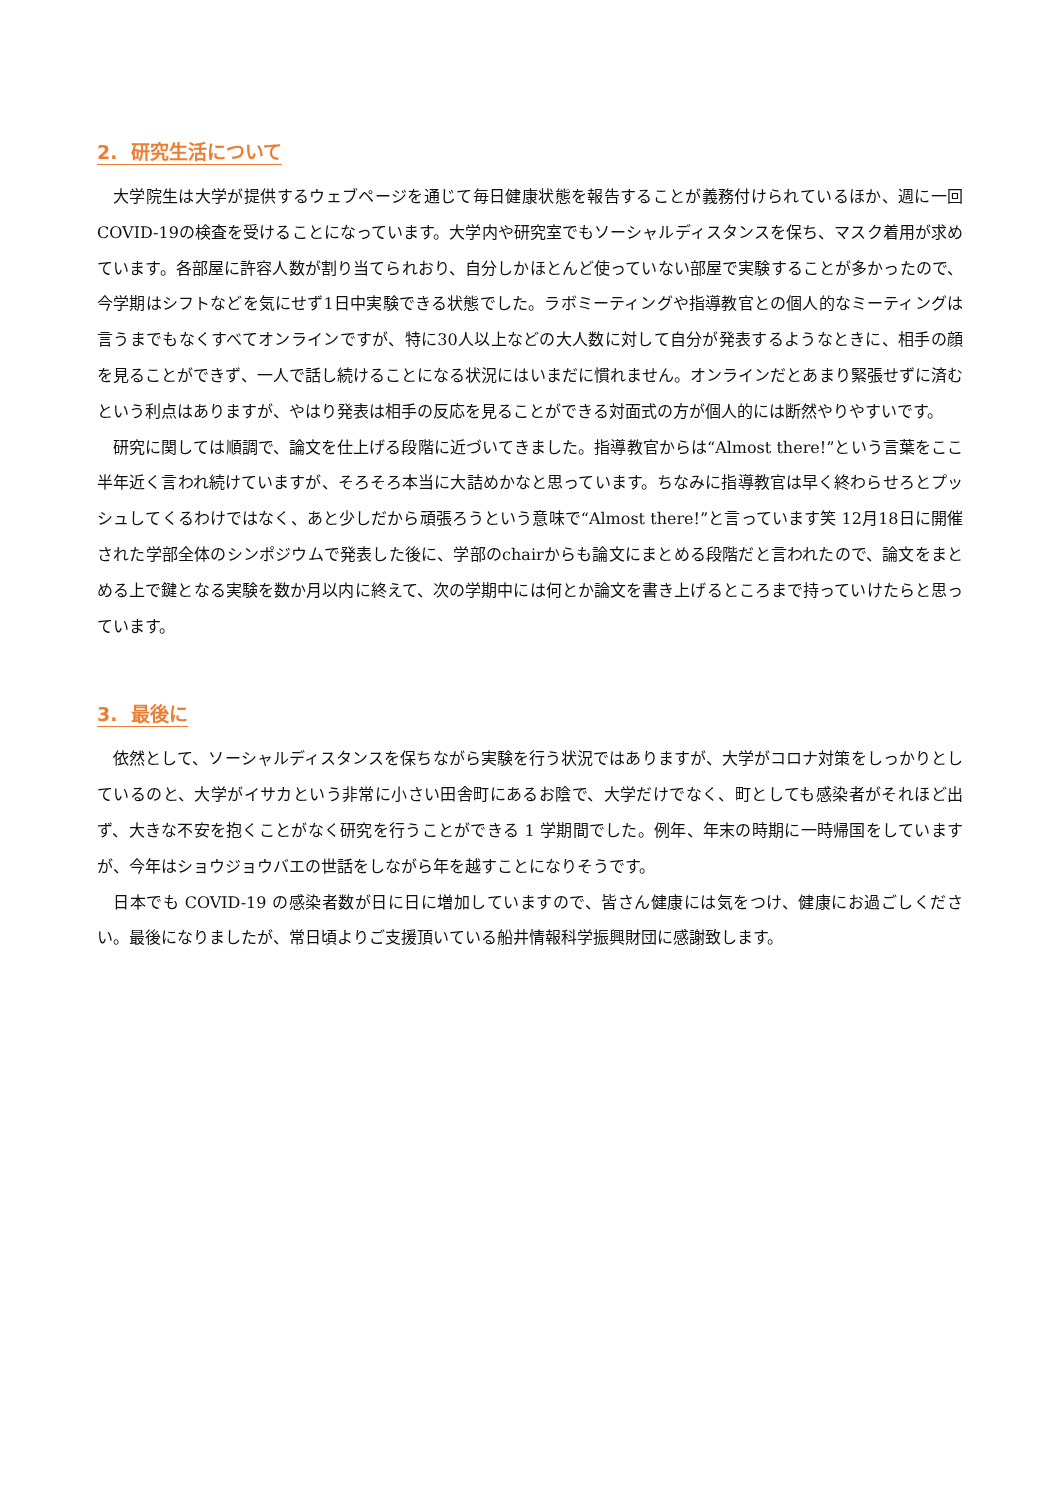2. 研究生活について
大学院生は大学が提供するウェブページを通じて毎日健康状態を報告することが義務付けられているほか、週に一回COVID-19の検査を受けることになっています。大学内や研究室でもソーシャルディスタンスを保ち、マスク着用が求めています。各部屋に許容人数が割り当てられおり、自分しかほとんど使っていない部屋で実験することが多かったので、今学期はシフトなどを気にせず1日中実験できる状態でした。ラボミーティングや指導教官との個人的なミーティングは言うまでもなくすべてオンラインですが、特に30人以上などの大人数に対して自分が発表するようなときに、相手の顔を見ることができず、一人で話し続けることになる状況にはいまだに慣れません。オンラインだとあまり緊張せずに済むという利点はありますが、やはり発表は相手の反応を見ることができる対面式の方が個人的には断然やりやすいです。
研究に関しては順調で、論文を仕上げる段階に近づいてきました。指導教官からは“Almost there!”という言葉をここ半年近く言われ続けていますが、そろそろ本当に大詰めかなと思っています。ちなみに指導教官は早く終わらせろとプッシュしてくるわけではなく、あと少しだから頑張ろうという意味で“Almost there!”と言っています笑 12月18日に開催された学部全体のシンポジウムで発表した後に、学部のchairからも論文にまとめる段階だと言われたので、論文をまとめる上で鍵となる実験を数か月以内に終えて、次の学期中には何とか論文を書き上げるところまで持っていけたらと思っています。
3. 最後に
依然として、ソーシャルディスタンスを保ちながら実験を行う状況ではありますが、大学がコロナ対策をしっかりとしているのと、大学がイサカという非常に小さい田舎町にあるお陰で、大学だけでなく、町としても感染者がそれほど出ず、大きな不安を抱くことがなく研究を行うことができる 1 学期間でした。例年、年末の時期に一時帰国をしていますが、今年はショウジョウバエの世話をしながら年を越すことになりそうです。
日本でも COVID-19 の感染者数が日に日に増加していますので、皆さん健康には気をつけ、健康にお過ごしください。最後になりましたが、常日頃よりご支援頂いている船井情報科学振興財団に感謝致します。